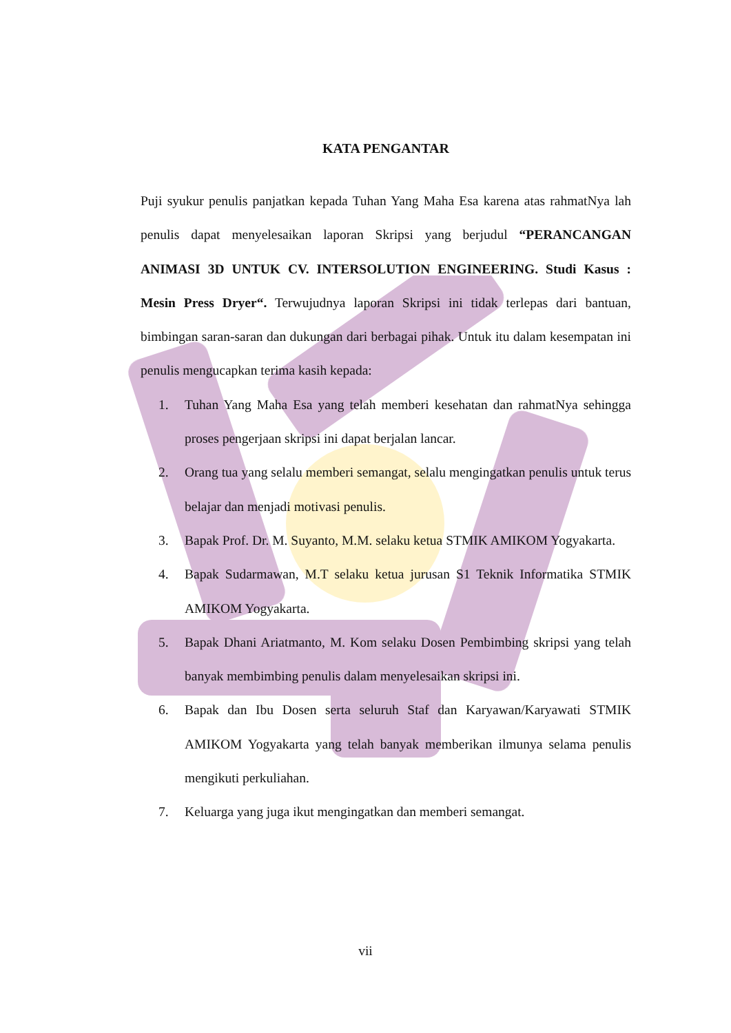KATA PENGANTAR
Puji syukur penulis panjatkan kepada Tuhan Yang Maha Esa karena atas rahmatNya lah penulis dapat menyelesaikan laporan Skripsi yang berjudul “PERANCANGAN ANIMASI 3D UNTUK CV. INTERSOLUTION ENGINEERING. Studi Kasus : Mesin Press Dryer“. Terwujudnya laporan Skripsi ini tidak terlepas dari bantuan, bimbingan saran-saran dan dukungan dari berbagai pihak. Untuk itu dalam kesempatan ini penulis mengucapkan terima kasih kepada:
1. Tuhan Yang Maha Esa yang telah memberi kesehatan dan rahmatNya sehingga proses pengerjaan skripsi ini dapat berjalan lancar.
2. Orang tua yang selalu memberi semangat, selalu mengingatkan penulis untuk terus belajar dan menjadi motivasi penulis.
3. Bapak Prof. Dr. M. Suyanto, M.M. selaku ketua STMIK AMIKOM Yogyakarta.
4. Bapak Sudarmawan, M.T selaku ketua jurusan S1 Teknik Informatika STMIK AMIKOM Yogyakarta.
5. Bapak Dhani Ariatmanto, M. Kom selaku Dosen Pembimbing skripsi yang telah banyak membimbing penulis dalam menyelesaikan skripsi ini.
6. Bapak dan Ibu Dosen serta seluruh Staf dan Karyawan/Karyawati STMIK AMIKOM Yogyakarta yang telah banyak memberikan ilmunya selama penulis mengikuti perkuliahan.
7. Keluarga yang juga ikut mengingatkan dan memberi semangat.
vii